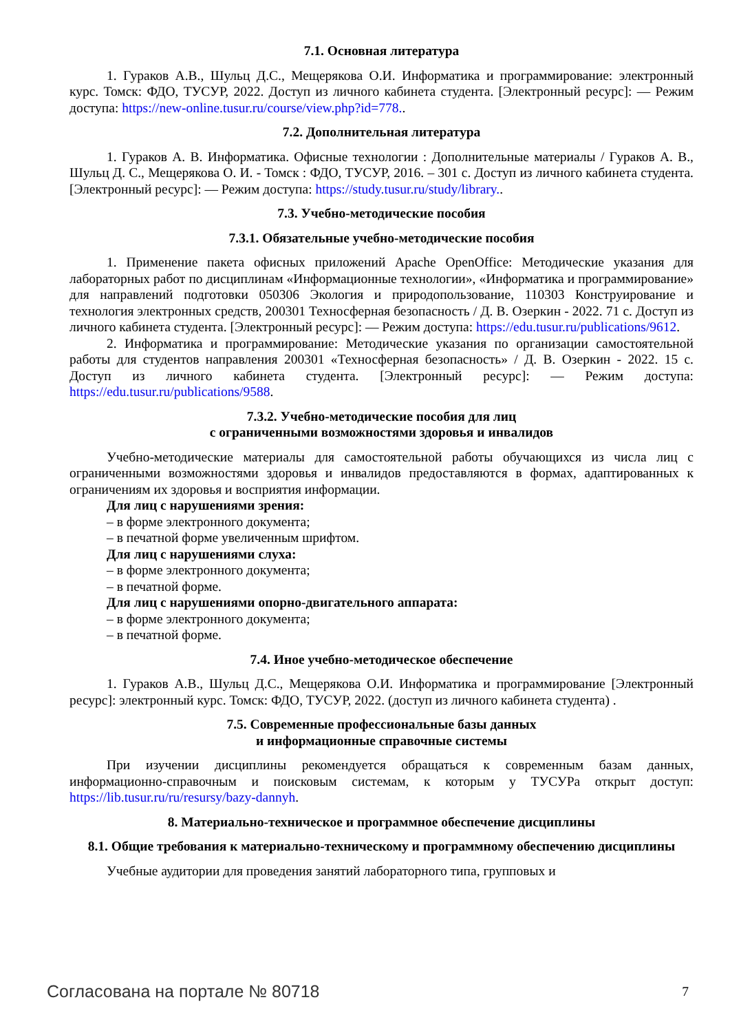7.1. Основная литература
1. Гураков А.В., Шульц Д.С., Мещерякова О.И. Информатика и программирование: электронный курс. Томск: ФДО, ТУСУР, 2022. Доступ из личного кабинета студента. [Электронный ресурс]: — Режим доступа: https://new-online.tusur.ru/course/view.php?id=778..
7.2. Дополнительная литература
1. Гураков А. В. Информатика. Офисные технологии : Дополнительные материалы / Гураков А. В., Шульц Д. С., Мещерякова О. И. - Томск : ФДО, ТУСУР, 2016. – 301 с. Доступ из личного кабинета студента. [Электронный ресурс]: — Режим доступа: https://study.tusur.ru/study/library..
7.3. Учебно-методические пособия
7.3.1. Обязательные учебно-методические пособия
1. Применение пакета офисных приложений Apache OpenOffice: Методические указания для лабораторных работ по дисциплинам «Информационные технологии», «Информатика и программирование» для направлений подготовки 050306 Экология и природопользование, 110303 Конструирование и технология электронных средств, 200301 Техносферная безопасность / Д. В. Озеркин - 2022. 71 с. Доступ из личного кабинета студента. [Электронный ресурс]: — Режим доступа: https://edu.tusur.ru/publications/9612.
2. Информатика и программирование: Методические указания по организации самостоятельной работы для студентов направления 200301 «Техносферная безопасность» / Д. В. Озеркин - 2022. 15 с. Доступ из личного кабинета студента. [Электронный ресурс]: — Режим доступа: https://edu.tusur.ru/publications/9588.
7.3.2. Учебно-методические пособия для лиц
с ограниченными возможностями здоровья и инвалидов
Учебно-методические материалы для самостоятельной работы обучающихся из числа лиц с ограниченными возможностями здоровья и инвалидов предоставляются в формах, адаптированных к ограничениям их здоровья и восприятия информации.
Для лиц с нарушениями зрения:
– в форме электронного документа;
– в печатной форме увеличенным шрифтом.
Для лиц с нарушениями слуха:
– в форме электронного документа;
– в печатной форме.
Для лиц с нарушениями опорно-двигательного аппарата:
– в форме электронного документа;
– в печатной форме.
7.4. Иное учебно-методическое обеспечение
1. Гураков А.В., Шульц Д.С., Мещерякова О.И. Информатика и программирование [Электронный ресурс]: электронный курс. Томск: ФДО, ТУСУР, 2022. (доступ из личного кабинета студента) .
7.5. Современные профессиональные базы данных
и информационные справочные системы
При изучении дисциплины рекомендуется обращаться к современным базам данных, информационно-справочным и поисковым системам, к которым у ТУСУРа открыт доступ: https://lib.tusur.ru/ru/resursy/bazy-dannyh.
8. Материально-техническое и программное обеспечение дисциплины
8.1. Общие требования к материально-техническому и программному обеспечению дисциплины
Учебные аудитории для проведения занятий лабораторного типа, групповых и
Согласована на портале № 80718 7